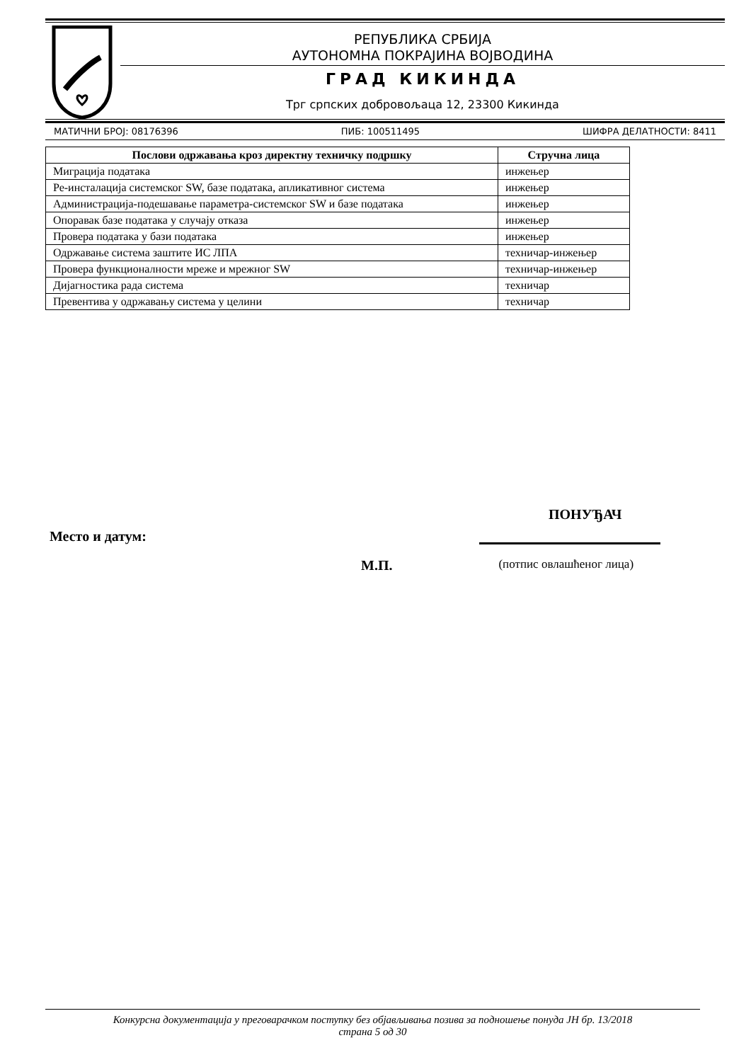РЕПУБЛИКА СРБИЈА
АУТОНОМНА ПОКРАЈИНА ВОЈВОДИНА
ГРАД КИКИНДА
Трг српских добровољаца 12, 23300 Кикинда
МАТИЧНИ БРОЈ: 08176396 ПИБ: 100511495 ШИФРА ДЕЛАТНОСТИ: 8411
| Послови одржавања кроз директну техничку подршку | Стручна лица |
| --- | --- |
| Миграција података | инжењер |
| Ре-инсталација системског SW, базе података, апликативног система | инжењер |
| Администрација-подешавање параметра-системског SW и базе података | инжењер |
| Опоравак базе података у случају отказа | инжењер |
| Провера података у бази података | инжењер |
| Одржавање система заштите ИС ЛПА | техничар-инжењер |
| Провера функционалности мреже и мрежног SW | техничар-инжењер |
| Дијагностика рада система | техничар |
| Превентива у одржавању система у целини | техничар |
ПОНУЂАЧ
Место и датум:
М.П. (потпис овлашћеног лица)
Конкурсна документација у преговарачком поступку без објављивања позива за подношење понуда ЈН бр. 13/2018
страна 5 од 30